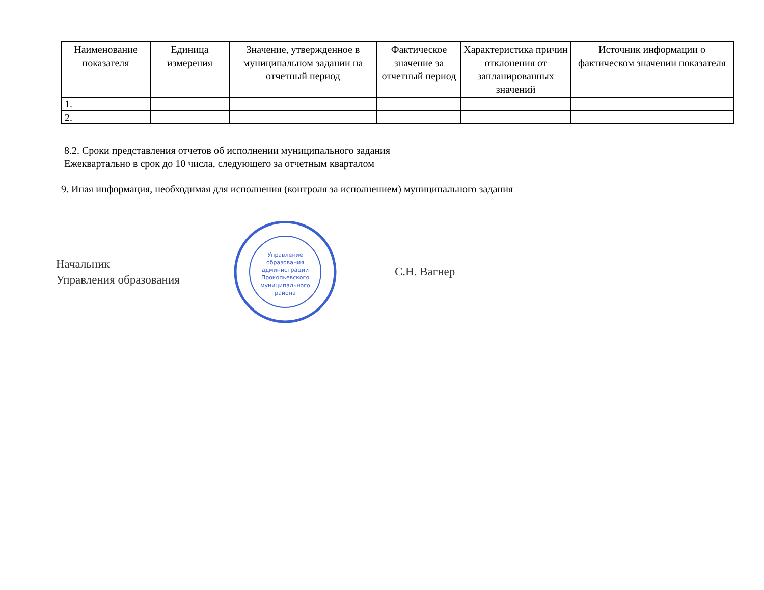| Наименование показателя | Единица измерения | Значение, утвержденное в муниципальном задании на отчетный период | Фактическое значение за отчетный период | Характеристика причин отклонения от запланированных значений | Источник информации о фактическом значении показателя |
| --- | --- | --- | --- | --- | --- |
| 1. | | | | | |
| 2. | | | | | |
8.2. Сроки представления отчетов об исполнении муниципального задания
Ежеквартально в срок до 10 числа, следующего за отчетным кварталом
9. Иная информация, необходимая для исполнения (контроля за исполнением) муниципального задания
Начальник
Управления образования
Управление
образования
администрации
Прокопьевского
муниципального
района
С.Н. Вагнер